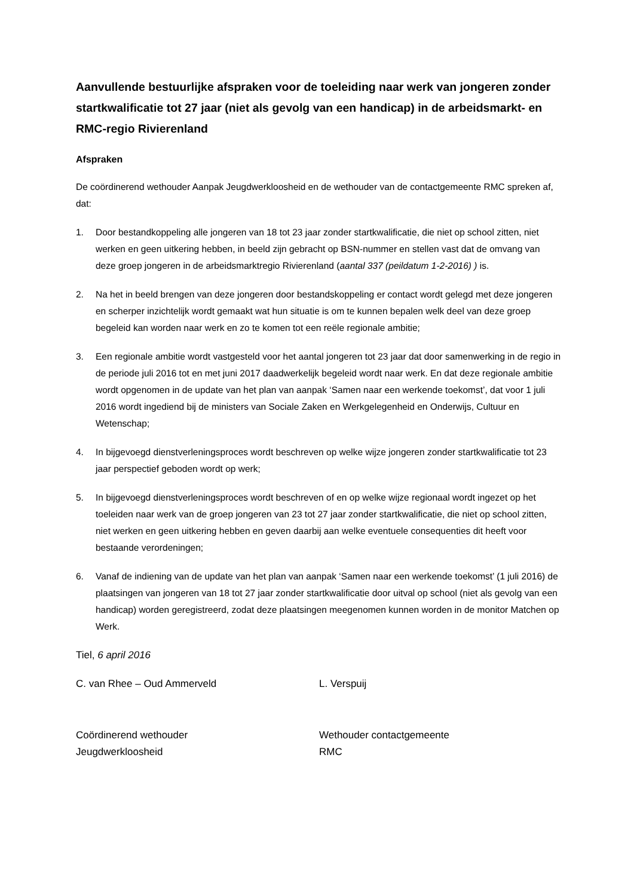Aanvullende bestuurlijke afspraken voor de toeleiding naar werk van jongeren zonder startkwalificatie tot 27 jaar (niet als gevolg van een handicap) in de arbeidsmarkt- en RMC-regio Rivierenland
Afspraken
De coördinerend wethouder Aanpak Jeugdwerkloosheid en de wethouder van de contactgemeente RMC spreken af, dat:
1. Door bestandkoppeling alle jongeren van 18 tot 23 jaar zonder startkwalificatie, die niet op school zitten, niet werken en geen uitkering hebben, in beeld zijn gebracht op BSN-nummer en stellen vast dat de omvang van deze groep jongeren in de arbeidsmarktregio Rivierenland (aantal 337 (peildatum 1-2-2016) ) is.
2. Na het in beeld brengen van deze jongeren door bestandskoppeling er contact wordt gelegd met deze jongeren en scherper inzichtelijk wordt gemaakt wat hun situatie is om te kunnen bepalen welk deel van deze groep begeleid kan worden naar werk en zo te komen tot een reële regionale ambitie;
3. Een regionale ambitie wordt vastgesteld voor het aantal jongeren tot 23 jaar dat door samenwerking in de regio in de periode juli 2016 tot en met juni 2017 daadwerkelijk begeleid wordt naar werk. En dat deze regionale ambitie wordt opgenomen in de update van het plan van aanpak ‘Samen naar een werkende toekomst’, dat voor 1 juli 2016 wordt ingediend bij de ministers van Sociale Zaken en Werkgelegenheid en Onderwijs, Cultuur en Wetenschap;
4. In bijgevoegd dienstverleningsproces wordt beschreven op welke wijze jongeren zonder startkwalificatie tot 23 jaar perspectief geboden wordt op werk;
5. In bijgevoegd dienstverleningsproces wordt beschreven of en op welke wijze regionaal wordt ingezet op het toeleiden naar werk van de groep jongeren van 23 tot 27 jaar zonder startkwalificatie, die niet op school zitten, niet werken en geen uitkering hebben en geven daarbij aan welke eventuele consequenties dit heeft voor bestaande verordeningen;
6. Vanaf de indiening van de update van het plan van aanpak ‘Samen naar een werkende toekomst’ (1 juli 2016) de plaatsingen van jongeren van 18 tot 27 jaar zonder startkwalificatie door uitval op school (niet als gevolg van een handicap) worden geregistreerd, zodat deze plaatsingen meegenomen kunnen worden in de monitor Matchen op Werk.
Tiel, 6 april 2016
C. van Rhee – Oud Ammerveld L. Verspuij
Coördinerend wethouder
Jeugdwerkloosheid
Wethouder contactgemeente
RMC